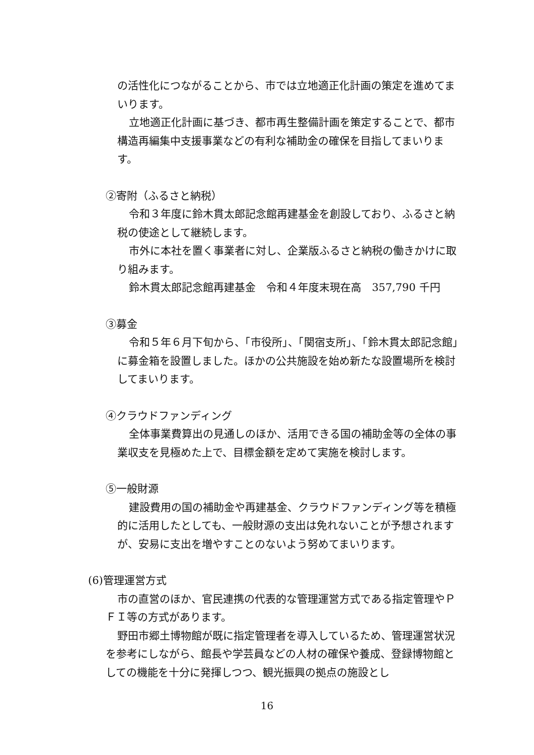の活性化につながることから、市では立地適正化計画の策定を進めてまいります。
立地適正化計画に基づき、都市再生整備計画を策定することで、都市構造再編集中支援事業などの有利な補助金の確保を目指してまいります。
②寄附（ふるさと納税）
令和３年度に鈴木貫太郎記念館再建基金を創設しており、ふるさと納税の使途として継続します。
市外に本社を置く事業者に対し、企業版ふるさと納税の働きかけに取り組みます。
鈴木貫太郎記念館再建基金　令和４年度末現在高　357,790 千円
③募金
令和５年６月下旬から、「市役所」、「関宿支所」、「鈴木貫太郎記念館」に募金箱を設置しました。ほかの公共施設を始め新たな設置場所を検討してまいります。
④クラウドファンディング
全体事業費算出の見通しのほか、活用できる国の補助金等の全体の事業収支を見極めた上で、目標金額を定めて実施を検討します。
⑤一般財源
建設費用の国の補助金や再建基金、クラウドファンディング等を積極的に活用したとしても、一般財源の支出は免れないことが予想されますが、安易に支出を増やすことのないよう努めてまいります。
(6)管理運営方式
市の直営のほか、官民連携の代表的な管理運営方式である指定管理やＰＦＩ等の方式があります。
野田市郷土博物館が既に指定管理者を導入しているため、管理運営状況を参考にしながら、館長や学芸員などの人材の確保や養成、登録博物館としての機能を十分に発揮しつつ、観光振興の拠点の施設とし
16